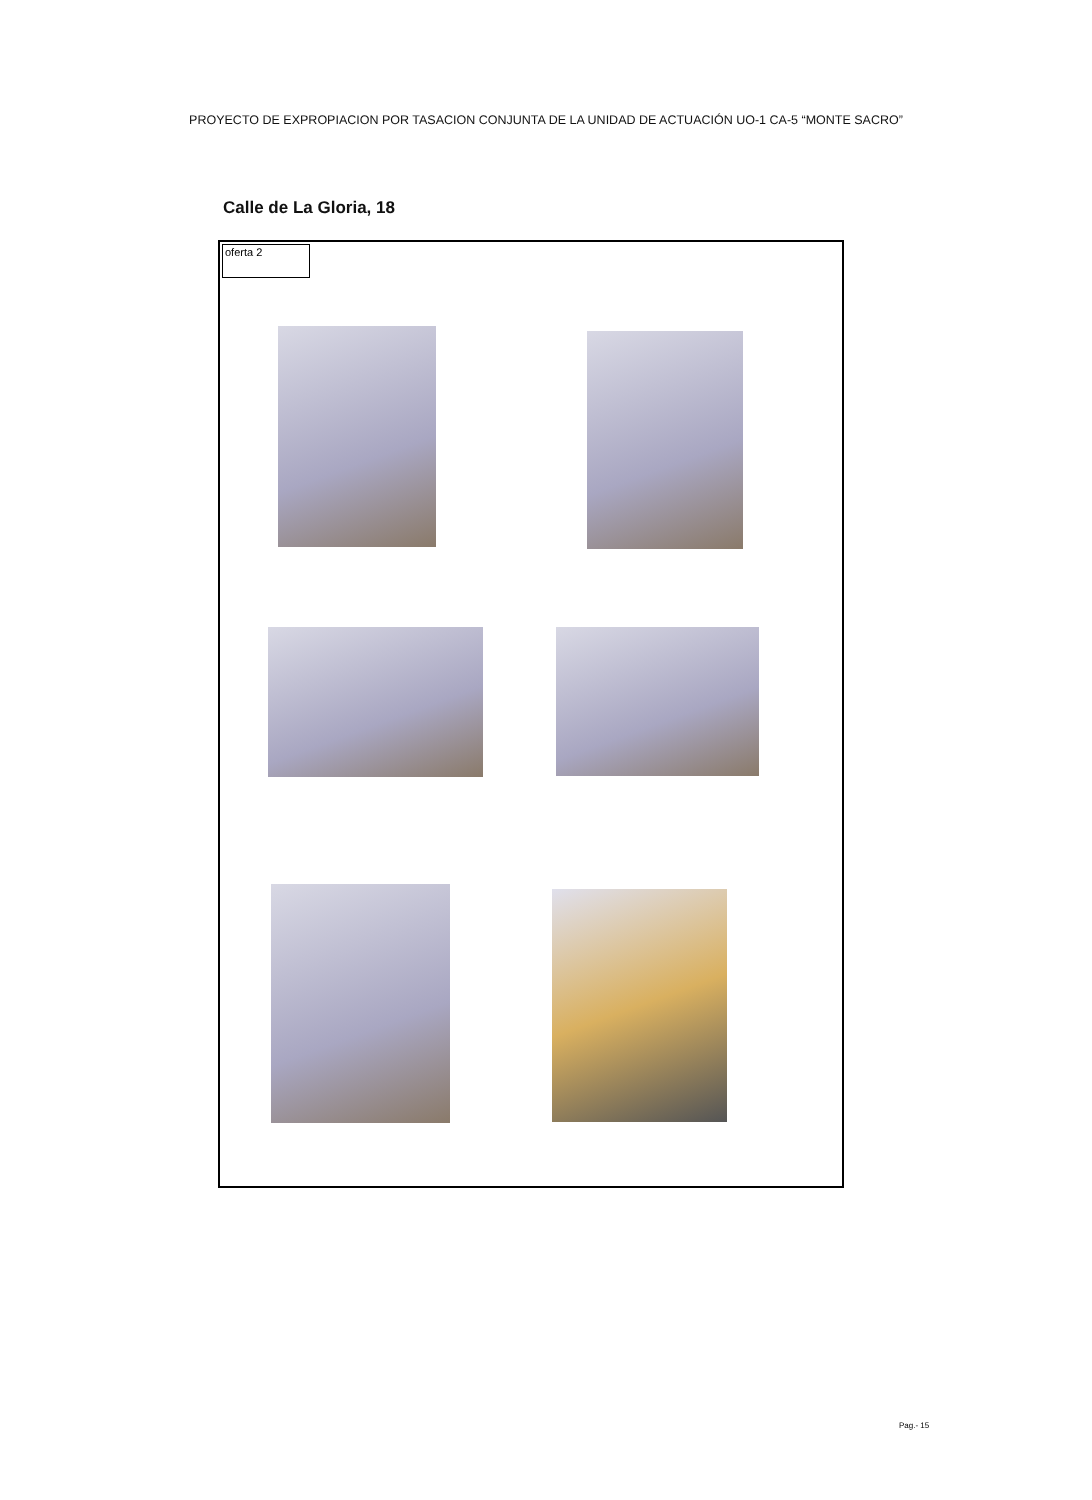PROYECTO DE EXPROPIACION POR TASACION CONJUNTA DE LA UNIDAD DE ACTUACIÓN UO-1 CA-5 “MONTE SACRO”
Calle de La Gloria, 18
oferta 2
Pag.- 15